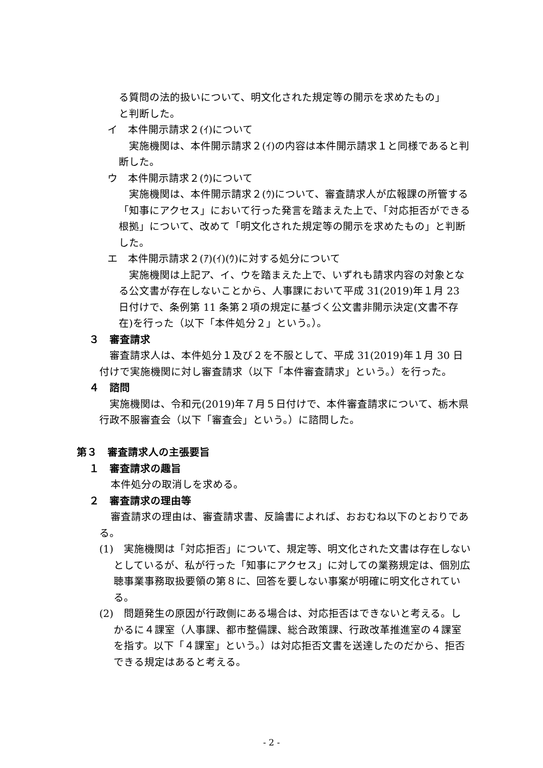る質問の法的扱いについて、明文化された規定等の開示を求めたもの」
と判断した。
イ　本件開示請求２(ｲ)について
実施機関は、本件開示請求２(ｲ)の内容は本件開示請求１と同様であると判断した。
ウ　本件開示請求２(ｳ)について
実施機関は、本件開示請求２(ｳ)について、審査請求人が広報課の所管する「知事にアクセス」において行った発言を踏まえた上で、「対応拒否ができる根拠」について、改めて「明文化された規定等の開示を求めたもの」と判断した。
エ　本件開示請求２(ｱ)(ｲ)(ｳ)に対する処分について
実施機関は上記ア、イ、ウを踏まえた上で、いずれも請求内容の対象となる公文書が存在しないことから、人事課において平成 31(2019)年１月 23 日付けで、条例第 11 条第２項の規定に基づく公文書非開示決定(文書不存在)を行った（以下「本件処分２」という。）。
３　審査請求
審査請求人は、本件処分１及び２を不服として、平成 31(2019)年１月 30 日付けで実施機関に対し審査請求（以下「本件審査請求」という。）を行った。
４　諮問
実施機関は、令和元(2019)年７月５日付けで、本件審査請求について、栃木県行政不服審査会（以下「審査会」という。）に諮問した。
第３　審査請求人の主張要旨
１　審査請求の趣旨
本件処分の取消しを求める。
２　審査請求の理由等
審査請求の理由は、審査請求書、反論書によれば、おおむね以下のとおりである。
(1)　実施機関は「対応拒否」について、規定等、明文化された文書は存在しないとしているが、私が行った「知事にアクセス」に対しての業務規定は、個別広聴事業事務取扱要領の第８に、回答を要しない事案が明確に明文化されている。
(2)　問題発生の原因が行政側にある場合は、対応拒否はできないと考える。しかるに４課室（人事課、都市整備課、総合政策課、行政改革推進室の４課室を指す。以下「４課室」という。）は対応拒否文書を送達したのだから、拒否できる規定はあると考える。
- 2 -